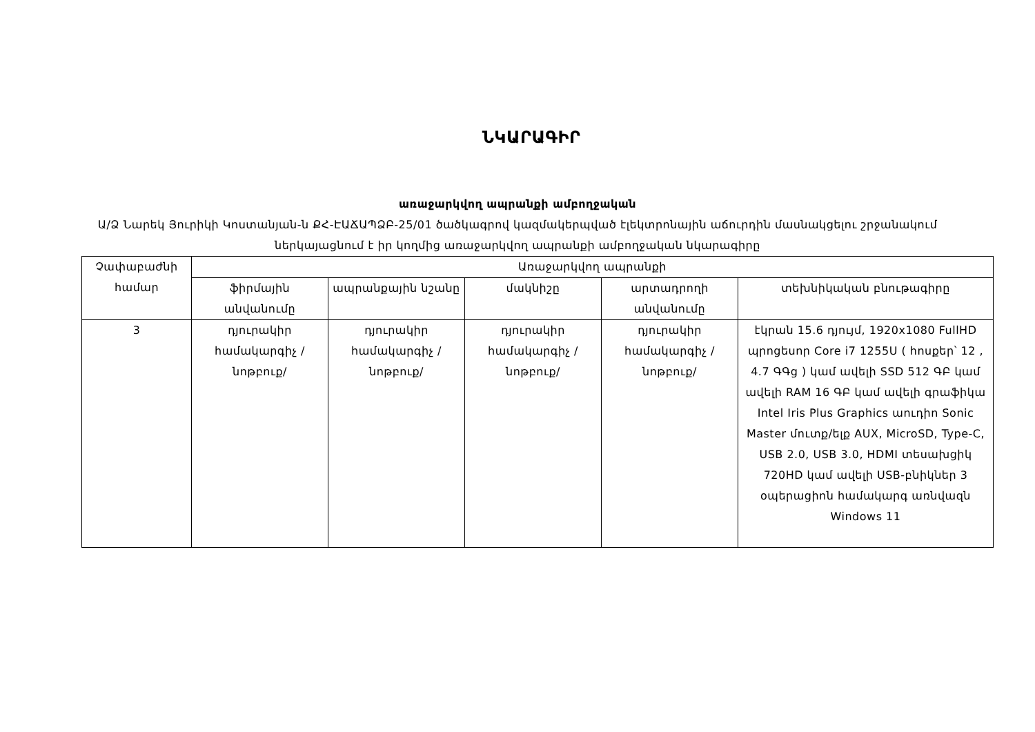ՆԿԱՐԱԳԻՐ
առաջարկվող ապրանքի ամբողջական
Ա/Ձ Նարեկ Յուրիկի Կոստանյան-ն ՔՀ-ԷԱՃԱՊՁԲ-25/01 ծածկագրով կազմակերպված էլեկտրոնային աճուրդին մասնակցելու շրջանակում ներկայացնում է իր կողմից առաջարկվող ապրանքի ամբողջական նկարագիրը
| Չափաբաժնի համար | Առաջարկվող ապրանքի | | | | |
| --- | --- | --- | --- | --- | --- |
| | ֆիրմային անվանումը | ապրանքային նշանը | մակնիշը | արտադրողի անվանումը | տեխնիկական բնութագիրը |
| 3 | դյուրակիր համակարգիչ /նոթբուք/ | դյուրակիր համակարգիչ /նոթբուք/ | դյուրակիր համակարգիչ /նոթբուք/ | դյուրակիր համակարգիչ /նոթբուք/ | էկրան 15.6 դյույմ, 1920x1080 FullHD պրոցեսոր Core i7 1255U ( հոսքեր՝ 12 , 4.7 ԳԳց ) կամ ավելի SSD 512 ԳԲ կամ ավելի RAM 16 ԳԲ կամ ավելի գրաֆիկա Intel Iris Plus Graphics աուդիո Sonic Master մուտք/ելք AUX, MicroSD, Type-C, USB 2.0, USB 3.0, HDMI տեսախցիկ 720HD կամ ավելի USB-բնիկներ 3 օպերացիոն համակարգ առնվազն Windows 11 |